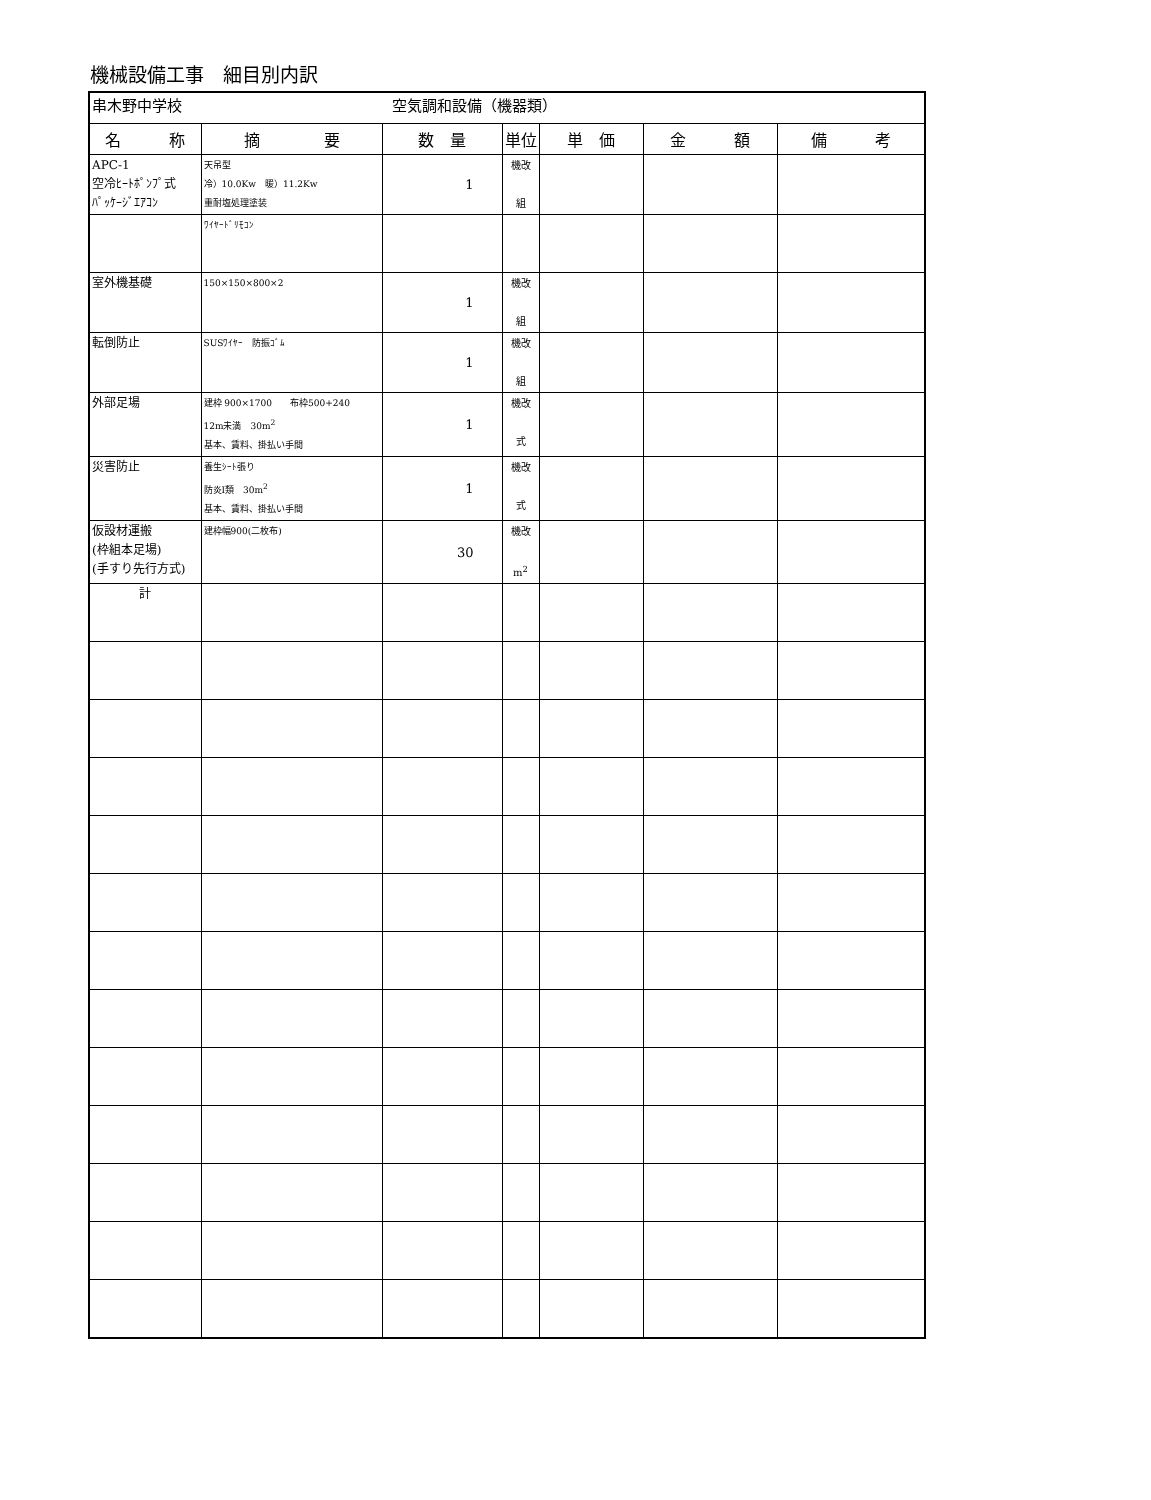機械設備工事　細目別内訳
| 串木野中学校 空気調和設備（機器類） | | | | | | |
| 名 称 | 摘 要 | 数 量 | 単位 | 単 価 | 金 額 | 備 考 |
| APC-1 空冷ﾋｰﾄﾎﾟﾝﾌﾟ式 ﾊﾟｯｹｰｼﾞｴｱｺﾝ | 天吊型 冷）10.0Kw 暖）11.2Kw 重耐塩処理塗装 | 1 | 機改 組 | | | |
| | ﾜｲﾔｰﾄﾞﾘﾓｺﾝ | | | | | |
| 室外機基礎 | 150×150×800×2 | 1 | 機改 組 | | | |
| 転倒防止 | SUSﾜｲﾔｰ 防振ｺﾞﾑ | 1 | 機改 組 | | | |
| 外部足場 | 建枠 900×1700 布枠500+240 12m未満 30m<sup>2</sup> 基本、賃料、掛払い手間 | 1 | 機改 式 | | | |
| 災害防止 | 養生ｼｰﾄ張り 防炎Ⅰ類 30m<sup>2</sup> 基本、賃料、掛払い手間 | 1 | 機改 式 | | | |
| 仮設材運搬 (枠組本足場) (手すり先行方式) | 建枠幅900(二枚布) | 30 | 機改 m<sup>2</sup> | | | |
| 計 | | | | | | |